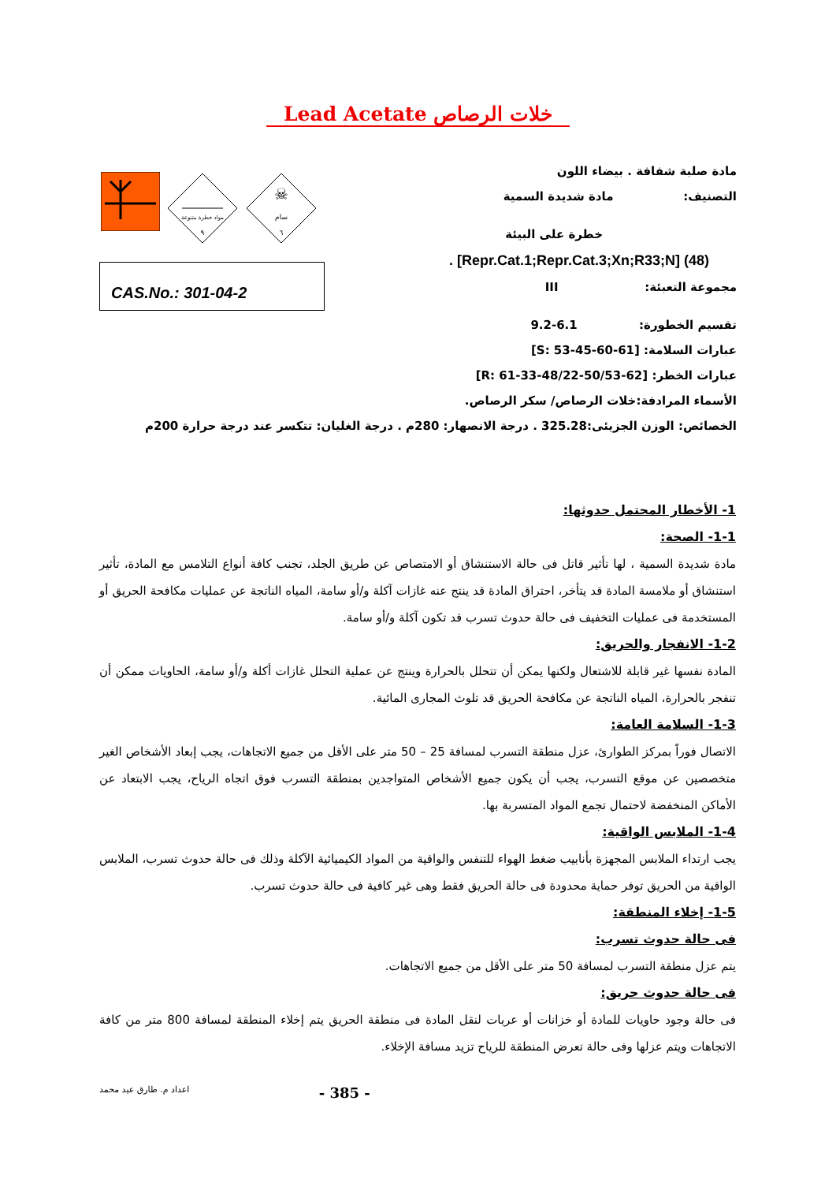Lead Acetate خلات الرصاص
مواد خطرة متنوعة
٩
☠
سام
٦
CAS.No.: 301-04-2
مادة صلبة شفافة . بيضاء اللون
التصنيف: مادة شديدة السمية
خطرة على البيئة
. [Repr.Cat.1;Repr.Cat.3;Xn;R33;N] (48)
مجموعة التعبئة: III
تقسيم الخطورة: 6.1-9.2
عبارات السلامة: [S: 53-45-60-61]
عبارات الخطر: [R: 61-33-48/22-50/53-62]
الأسماء المرادفة:خلات الرصاص/ سكر الرصاص.
الخصائص: الوزن الجزيئى:325.28 . درجة الانصهار: 280م . درجة الغليان: تتكسر عند درجة حرارة 200م
1- الأخطار المحتمل حدوثها:
1-1- الصحة:
مادة شديدة السمية ، لها تأثير قاتل فى حالة الاستنشاق أو الامتصاص عن طريق الجلد، تجنب كافة أنواع التلامس مع المادة، تأثير استنشاق أو ملامسة المادة قد يتأخر، احتراق المادة قد ينتج عنه غازات آكلة و/أو سامة، المياه الناتجة عن عمليات مكافحة الحريق أو المستخدمة فى عمليات التخفيف فى حالة حدوث تسرب قد تكون آكلة و/أو سامة.
1-2- الانفجار والحريق:
المادة نفسها غير قابلة للاشتعال ولكنها يمكن أن تتحلل بالحرارة وينتج عن عملية التحلل غازات أكلة و/أو سامة، الحاويات ممكن أن تنفجر بالحرارة، المياه الناتجة عن مكافحة الحريق قد تلوث المجارى المائية.
1-3- السلامة العامة:
الاتصال فوراً بمركز الطوارئ، عزل منطقة التسرب لمسافة 25 – 50 متر على الأقل من جميع الاتجاهات، يجب إبعاد الأشخاص الغير متخصصين عن موقع التسرب، يجب أن يكون جميع الأشخاص المتواجدين بمنطقة التسرب فوق اتجاه الرياح، يجب الابتعاد عن الأماكن المنخفضة لاحتمال تجمع المواد المتسربة بها.
1-4- الملابس الواقية:
يجب ارتداء الملابس المجهزة بأنابيب ضغط الهواء للتنفس والواقية من المواد الكيميائية الآكلة وذلك فى حالة حدوث تسرب، الملابس الواقية من الحريق توفر حماية محدودة فى حالة الحريق فقط وهى غير كافية فى حالة حدوث تسرب.
1-5- إخلاء المنطقة:
فى حالة حدوث تسرب:
يتم عزل منطقة التسرب لمسافة 50 متر على الأقل من جميع الاتجاهات.
فى حالة حدوث حريق:
فى حالة وجود حاويات للمادة أو خزانات أو عربات لنقل المادة فى منطقة الحريق يتم إخلاء المنطقة لمسافة 800 متر من كافة الاتجاهات ويتم عزلها وفى حالة تعرض المنطقة للرياح تزيد مسافة الإخلاء.
اعداد م. طارق عيد محمد - 385 -